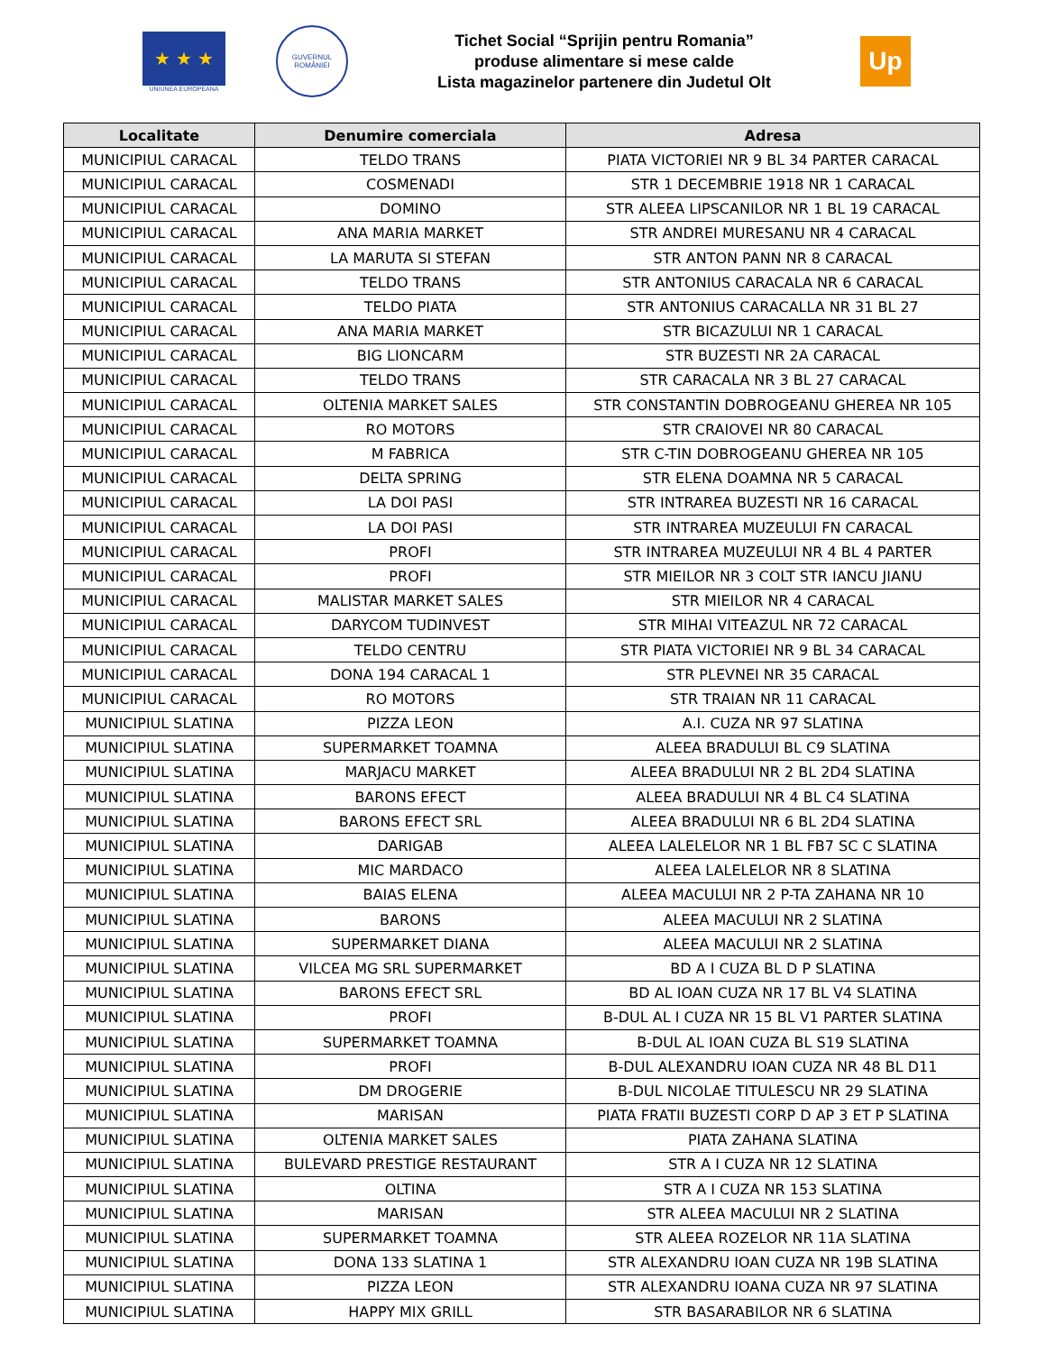★ ★ ★
UNIUNEA EUROPEANA
GUVERNUL ROMÂNIEI
Tichet Social “Sprijin pentru Romania”
produse alimentare si mese calde
Lista magazinelor partenere din Judetul Olt
Up
| Localitate | Denumire comerciala | Adresa |
| --- | --- | --- |
| MUNICIPIUL CARACAL | TELDO TRANS | PIATA VICTORIEI NR 9 BL 34 PARTER CARACAL |
| MUNICIPIUL CARACAL | COSMENADI | STR 1 DECEMBRIE 1918 NR 1 CARACAL |
| MUNICIPIUL CARACAL | DOMINO | STR ALEEA LIPSCANILOR NR 1 BL 19 CARACAL |
| MUNICIPIUL CARACAL | ANA MARIA MARKET | STR ANDREI MURESANU NR 4 CARACAL |
| MUNICIPIUL CARACAL | LA MARUTA SI STEFAN | STR ANTON PANN NR 8 CARACAL |
| MUNICIPIUL CARACAL | TELDO TRANS | STR ANTONIUS CARACALA NR 6 CARACAL |
| MUNICIPIUL CARACAL | TELDO PIATA | STR ANTONIUS CARACALLA NR 31 BL 27 |
| MUNICIPIUL CARACAL | ANA MARIA MARKET | STR BICAZULUI NR 1 CARACAL |
| MUNICIPIUL CARACAL | BIG LIONCARM | STR BUZESTI NR 2A CARACAL |
| MUNICIPIUL CARACAL | TELDO TRANS | STR CARACALA NR 3 BL 27 CARACAL |
| MUNICIPIUL CARACAL | OLTENIA MARKET SALES | STR CONSTANTIN DOBROGEANU GHEREA NR 105 |
| MUNICIPIUL CARACAL | RO MOTORS | STR CRAIOVEI NR 80 CARACAL |
| MUNICIPIUL CARACAL | M FABRICA | STR C-TIN DOBROGEANU GHEREA NR 105 |
| MUNICIPIUL CARACAL | DELTA SPRING | STR ELENA DOAMNA NR 5 CARACAL |
| MUNICIPIUL CARACAL | LA DOI PASI | STR INTRAREA BUZESTI NR 16 CARACAL |
| MUNICIPIUL CARACAL | LA DOI PASI | STR INTRAREA MUZEULUI FN CARACAL |
| MUNICIPIUL CARACAL | PROFI | STR INTRAREA MUZEULUI NR 4 BL 4 PARTER |
| MUNICIPIUL CARACAL | PROFI | STR MIEILOR NR 3 COLT STR IANCU JIANU |
| MUNICIPIUL CARACAL | MALISTAR MARKET SALES | STR MIEILOR NR 4 CARACAL |
| MUNICIPIUL CARACAL | DARYCOM TUDINVEST | STR MIHAI VITEAZUL NR 72 CARACAL |
| MUNICIPIUL CARACAL | TELDO CENTRU | STR PIATA VICTORIEI NR 9 BL 34 CARACAL |
| MUNICIPIUL CARACAL | DONA 194 CARACAL 1 | STR PLEVNEI NR 35 CARACAL |
| MUNICIPIUL CARACAL | RO MOTORS | STR TRAIAN NR 11 CARACAL |
| MUNICIPIUL SLATINA | PIZZA LEON | A.I. CUZA NR 97 SLATINA |
| MUNICIPIUL SLATINA | SUPERMARKET TOAMNA | ALEEA BRADULUI BL C9 SLATINA |
| MUNICIPIUL SLATINA | MARJACU MARKET | ALEEA BRADULUI NR 2 BL 2D4 SLATINA |
| MUNICIPIUL SLATINA | BARONS EFECT | ALEEA BRADULUI NR 4 BL C4 SLATINA |
| MUNICIPIUL SLATINA | BARONS EFECT SRL | ALEEA BRADULUI NR 6 BL 2D4 SLATINA |
| MUNICIPIUL SLATINA | DARIGAB | ALEEA LALELELOR NR 1 BL FB7 SC C SLATINA |
| MUNICIPIUL SLATINA | MIC MARDACO | ALEEA LALELELOR NR 8 SLATINA |
| MUNICIPIUL SLATINA | BAIAS ELENA | ALEEA MACULUI NR 2 P-TA ZAHANA NR 10 |
| MUNICIPIUL SLATINA | BARONS | ALEEA MACULUI NR 2 SLATINA |
| MUNICIPIUL SLATINA | SUPERMARKET DIANA | ALEEA MACULUI NR 2 SLATINA |
| MUNICIPIUL SLATINA | VILCEA MG SRL SUPERMARKET | BD A I CUZA BL D P SLATINA |
| MUNICIPIUL SLATINA | BARONS EFECT SRL | BD AL IOAN CUZA NR 17 BL V4 SLATINA |
| MUNICIPIUL SLATINA | PROFI | B-DUL AL I CUZA NR 15 BL V1 PARTER SLATINA |
| MUNICIPIUL SLATINA | SUPERMARKET TOAMNA | B-DUL AL IOAN CUZA BL S19 SLATINA |
| MUNICIPIUL SLATINA | PROFI | B-DUL ALEXANDRU IOAN CUZA NR 48 BL D11 |
| MUNICIPIUL SLATINA | DM DROGERIE | B-DUL NICOLAE TITULESCU NR 29 SLATINA |
| MUNICIPIUL SLATINA | MARISAN | PIATA FRATII BUZESTI CORP D AP 3 ET P SLATINA |
| MUNICIPIUL SLATINA | OLTENIA MARKET SALES | PIATA ZAHANA SLATINA |
| MUNICIPIUL SLATINA | BULEVARD PRESTIGE RESTAURANT | STR A I CUZA NR 12 SLATINA |
| MUNICIPIUL SLATINA | OLTINA | STR A I CUZA NR 153 SLATINA |
| MUNICIPIUL SLATINA | MARISAN | STR ALEEA MACULUI NR 2 SLATINA |
| MUNICIPIUL SLATINA | SUPERMARKET TOAMNA | STR ALEEA ROZELOR NR 11A SLATINA |
| MUNICIPIUL SLATINA | DONA 133 SLATINA 1 | STR ALEXANDRU IOAN CUZA NR 19B SLATINA |
| MUNICIPIUL SLATINA | PIZZA LEON | STR ALEXANDRU IOANA CUZA NR 97 SLATINA |
| MUNICIPIUL SLATINA | HAPPY MIX GRILL | STR BASARABILOR NR 6 SLATINA |